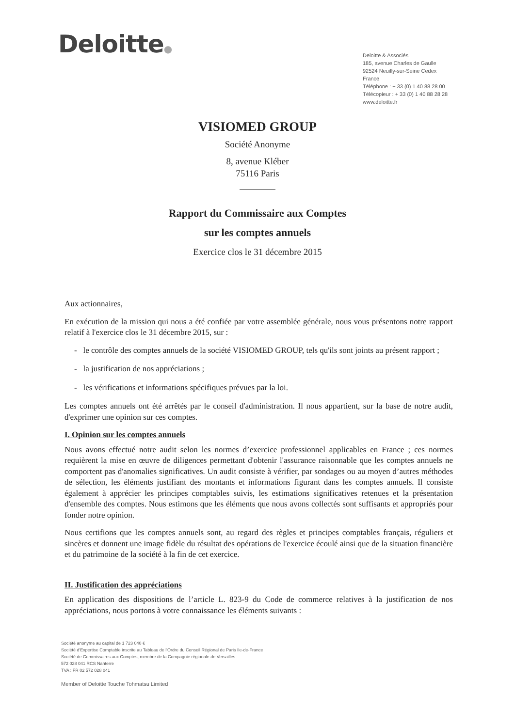Deloitte●
Deloitte & Associés
185, avenue Charles de Gaulle
92524 Neuilly-sur-Seine Cedex
France
Téléphone : + 33 (0) 1 40 88 28 00
Télécopieur : + 33 (0) 1 40 88 28 28
www.deloitte.fr
VISIOMED GROUP
Société Anonyme
8, avenue Kléber
75116 Paris
Rapport du Commissaire aux Comptes
sur les comptes annuels
Exercice clos le 31 décembre 2015
Aux actionnaires,
En exécution de la mission qui nous a été confiée par votre assemblée générale, nous vous présentons notre rapport relatif à l'exercice clos le 31 décembre 2015, sur :
- le contrôle des comptes annuels de la société VISIOMED GROUP, tels qu'ils sont joints au présent rapport ;
- la justification de nos appréciations ;
- les vérifications et informations spécifiques prévues par la loi.
Les comptes annuels ont été arrêtés par le conseil d'administration. Il nous appartient, sur la base de notre audit, d'exprimer une opinion sur ces comptes.
I. Opinion sur les comptes annuels
Nous avons effectué notre audit selon les normes d’exercice professionnel applicables en France ; ces normes requièrent la mise en œuvre de diligences permettant d'obtenir l'assurance raisonnable que les comptes annuels ne comportent pas d'anomalies significatives. Un audit consiste à vérifier, par sondages ou au moyen d’autres méthodes de sélection, les éléments justifiant des montants et informations figurant dans les comptes annuels. Il consiste également à apprécier les principes comptables suivis, les estimations significatives retenues et la présentation d'ensemble des comptes. Nous estimons que les éléments que nous avons collectés sont suffisants et appropriés pour fonder notre opinion.
Nous certifions que les comptes annuels sont, au regard des règles et principes comptables français, réguliers et sincères et donnent une image fidèle du résultat des opérations de l'exercice écoulé ainsi que de la situation financière et du patrimoine de la société à la fin de cet exercice.
II. Justification des appréciations
En application des dispositions de l’article L. 823-9 du Code de commerce relatives à la justification de nos appréciations, nous portons à votre connaissance les éléments suivants :
Société anonyme au capital de 1 723 040 €
Société d'Expertise Comptable inscrite au Tableau de l'Ordre du Conseil Régional de Paris Ile-de-France
Société de Commissaires aux Comptes, membre de la Compagnie régionale de Versailles
572 028 041 RCS Nanterre
TVA : FR 02 572 028 041
Member of Deloitte Touche Tohmatsu Limited